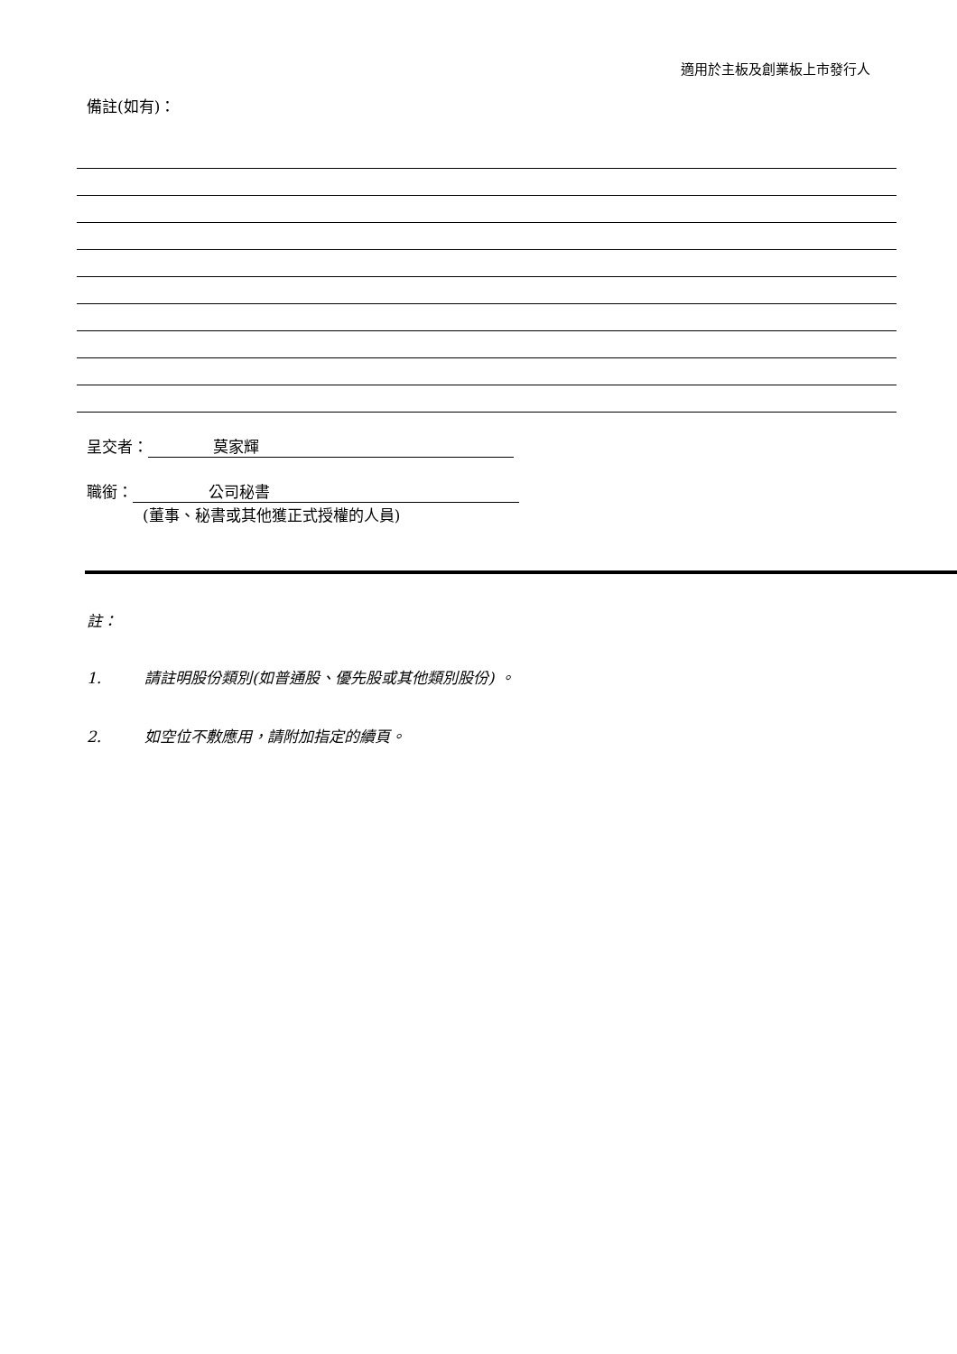適用於主板及創業板上市發行人
備註(如有)：
呈交者： 莫家輝
職銜： 公司秘書
(董事、秘書或其他獲正式授權的人員)
註：
1. 請註明股份類別(如普通股、優先股或其他類別股份) 。
2. 如空位不敷應用，請附加指定的續頁。